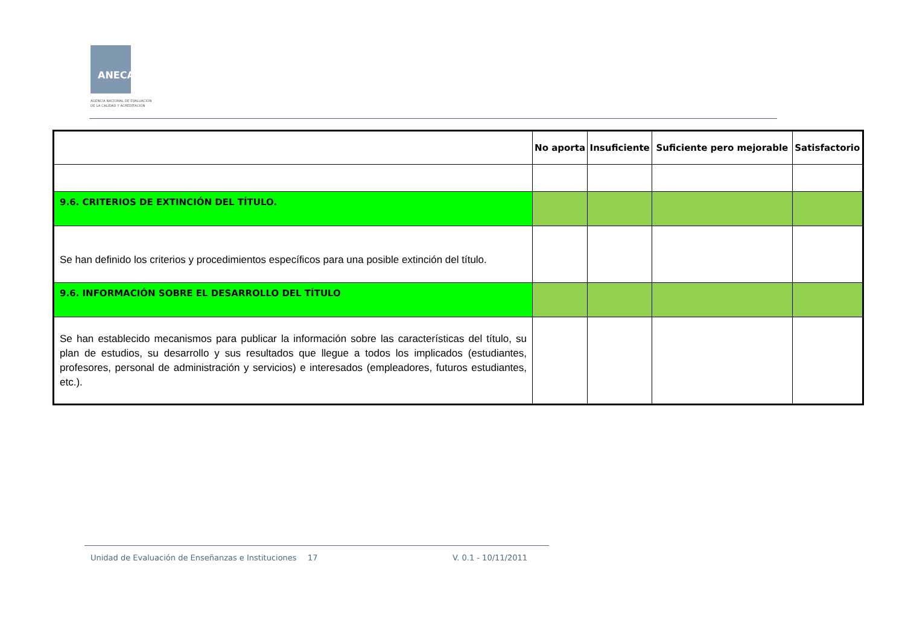ANECA
AGENCIA NACIONAL DE EVALUACIÓN
DE LA CALIDAD Y ACREDITACIÓN
| | No aporta | Insuficiente | Suficiente pero mejorable | Satisfactorio |
| --- | --- | --- | --- | --- |
| 9.6. CRITERIOS DE EXTINCIÓN DEL TÍTULO. | | | | |
| Se han definido los criterios y procedimientos específicos para una posible extinción del título. | | | | |
| 9.6. INFORMACIÓN SOBRE EL DESARROLLO DEL TÍTULO | | | | |
| Se han establecido mecanismos para publicar la información sobre las características del título, su plan de estudios, su desarrollo y sus resultados que llegue a todos los implicados (estudiantes, profesores, personal de administración y servicios) e interesados (empleadores, futuros estudiantes, etc.). | | | | |
Unidad de Evaluación de Enseñanzas e Instituciones
17 V. 0.1 - 10/11/2011